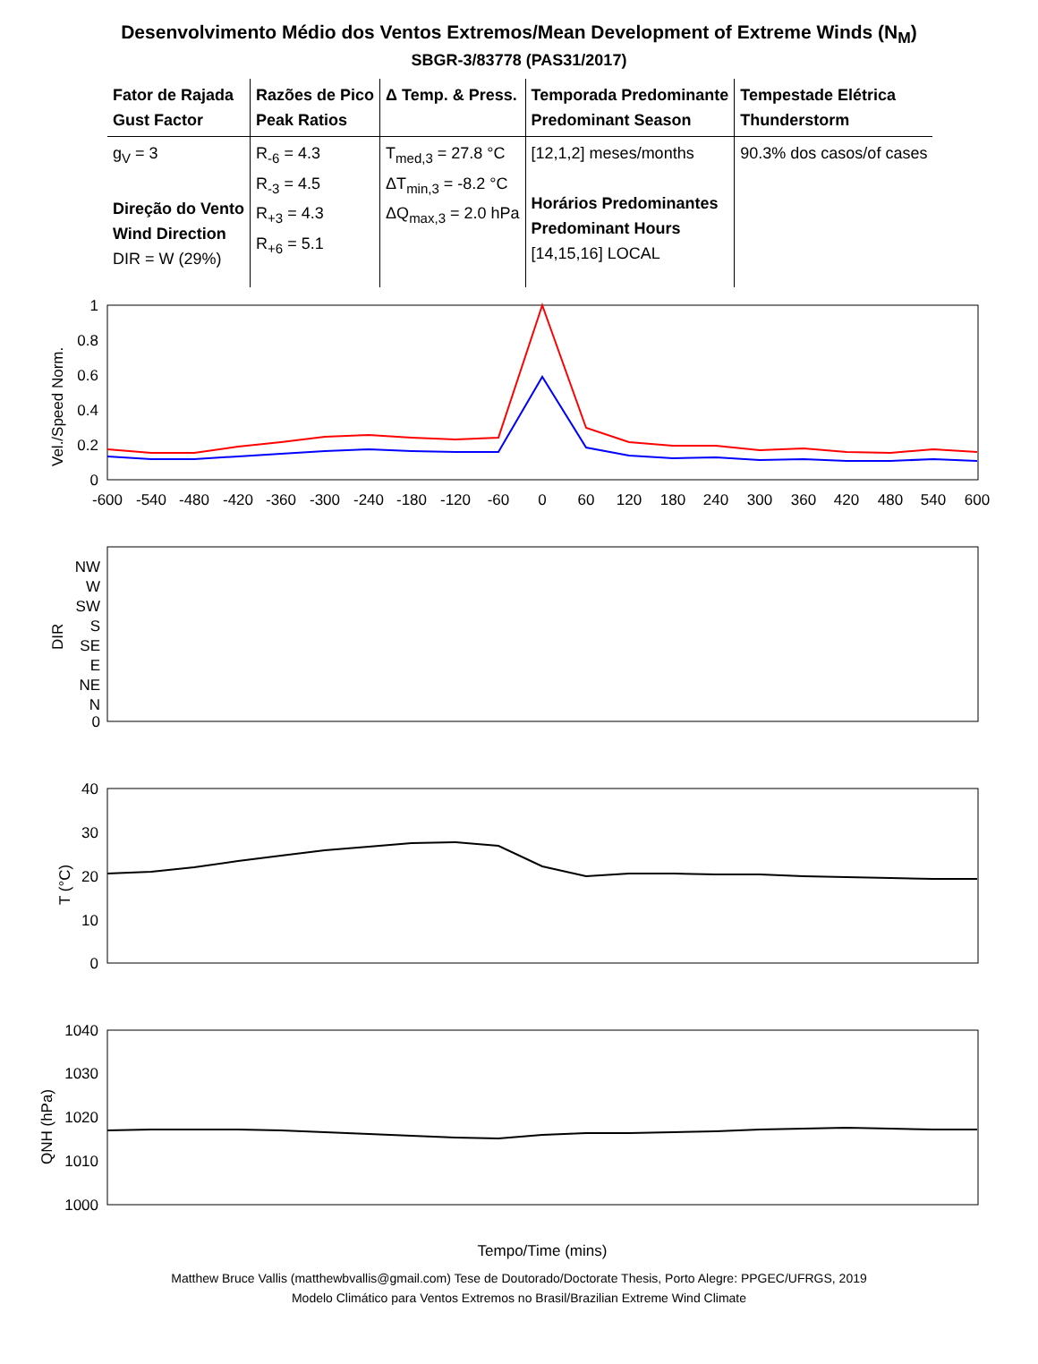Desenvolvimento Médio dos Ventos Extremos/Mean Development of Extreme Winds (N<sub>M</sub>)
SBGR-3/83778 (PAS31/2017)
| Fator de Rajada Gust Factor | Razões de Pico Peak Ratios | Δ Temp. & Press. | Temporada Predominante Predominant Season | Tempestade Elétrica Thunderstorm |
| --- | --- | --- | --- | --- |
| g<sub>V</sub> = 3 Direção do Vento Wind Direction DIR = W (29%) | R<sub>-6</sub> = 4.3 R<sub>-3</sub> = 4.5 R<sub>+3</sub> = 4.3 R<sub>+6</sub> = 5.1 | T<sub>med,3</sub> = 27.8 °C ΔT<sub>min,3</sub> = -8.2 °C ΔQ<sub>max,3</sub> = 2.0 hPa | [12,1,2] meses/months Horários Predominantes Predominant Hours [14,15,16] LOCAL | 90.3% dos casos/of cases |
Vel./Speed Norm.
DIR
T (°C)
QNH (hPa)
1
0.8
0.6
0.4
0.2
0
NW
W
SW
S
SE
E
NE
N
0
40
30
20
10
0
1040
1030
1020
1010
1000
-600
-540
-480
-420
-360
-300
-240
-180
-120
-60
0
60
120
180
240
300
360
420
480
540
600
Tempo/Time (mins)
Matthew Bruce Vallis (matthewbvallis@gmail.com) Tese de Doutorado/Doctorate Thesis, Porto Alegre: PPGEC/UFRGS, 2019
Modelo Climático para Ventos Extremos no Brasil/Brazilian Extreme Wind Climate